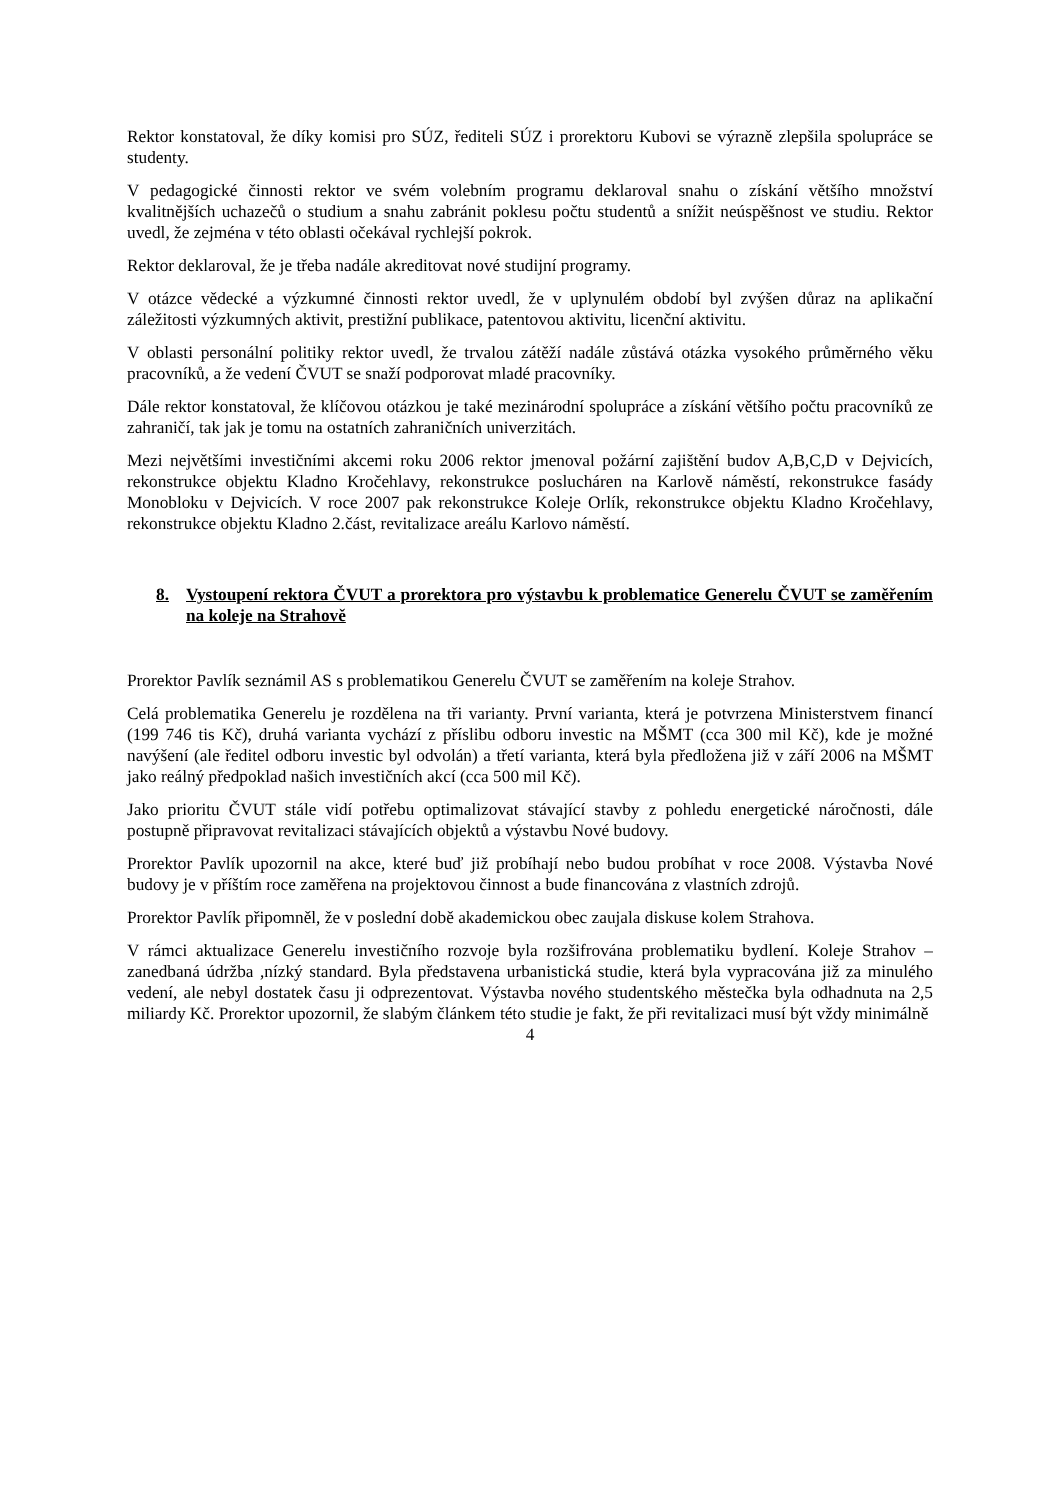Rektor konstatoval, že díky komisi pro SÚZ, řediteli SÚZ i prorektoru Kubovi se výrazně zlepšila spolupráce se studenty.
V pedagogické činnosti rektor ve svém volebním programu deklaroval snahu o získání většího množství kvalitnějších uchazečů o studium a snahu zabránit poklesu počtu studentů a snížit neúspěšnost ve studiu. Rektor uvedl, že zejména v této oblasti očekával rychlejší pokrok.
Rektor deklaroval, že je třeba nadále akreditovat nové studijní programy.
V otázce vědecké a výzkumné činnosti rektor uvedl, že v uplynulém období byl zvýšen důraz na aplikační záležitosti výzkumných aktivit, prestižní publikace, patentovou aktivitu, licenční aktivitu.
V oblasti personální politiky rektor uvedl, že trvalou zátěží nadále zůstává otázka vysokého průměrného věku pracovníků, a že vedení ČVUT se snaží podporovat mladé pracovníky.
Dále rektor konstatoval, že klíčovou otázkou je také mezinárodní spolupráce a získání většího počtu pracovníků ze zahraničí, tak jak je tomu na ostatních zahraničních univerzitách.
Mezi největšími investičními akcemi roku 2006 rektor jmenoval požární zajištění budov A,B,C,D v Dejvicích, rekonstrukce objektu Kladno Kročehlavy, rekonstrukce poslucháren na Karlově náměstí, rekonstrukce fasády Monobloku v Dejvicích. V roce 2007 pak rekonstrukce Koleje Orlík, rekonstrukce objektu Kladno Kročehlavy, rekonstrukce objektu Kladno 2.část, revitalizace areálu Karlovo náměstí.
8. Vystoupení rektora ČVUT a prorektora pro výstavbu k problematice Generelu ČVUT se zaměřením na koleje na Strahově
Prorektor Pavlík seznámil AS s problematikou Generelu ČVUT se zaměřením na koleje Strahov.
Celá problematika Generelu je rozdělena na tři varianty. První varianta, která je potvrzena Ministerstvem financí (199 746 tis Kč), druhá varianta vychází z příslibu odboru investic na MŠMT (cca 300 mil Kč), kde je možné navýšení (ale ředitel odboru investic byl odvolán) a třetí varianta, která byla předložena již v září 2006 na MŠMT jako reálný předpoklad našich investičních akcí (cca 500 mil Kč).
Jako prioritu ČVUT stále vidí potřebu optimalizovat stávající stavby z pohledu energetické náročnosti, dále postupně připravovat revitalizaci stávajících objektů a výstavbu Nové budovy.
Prorektor Pavlík upozornil na akce, které buď již probíhají nebo budou probíhat v roce 2008. Výstavba Nové budovy je v příštím roce zaměřena na projektovou činnost a bude financována z vlastních zdrojů.
Prorektor Pavlík připomněl, že v poslední době akademickou obec zaujala diskuse kolem Strahova.
V rámci aktualizace Generelu investičního rozvoje byla rozšifrována problematiku bydlení. Koleje Strahov – zanedbaná údržba ,nízký standard. Byla představena urbanistická studie, která byla vypracována již za minulého vedení, ale nebyl dostatek času ji odprezentovat. Výstavba nového studentského městečka byla odhadnuta na 2,5 miliardy Kč. Prorektor upozornil, že slabým článkem této studie je fakt, že při revitalizaci musí být vždy minimálně
4